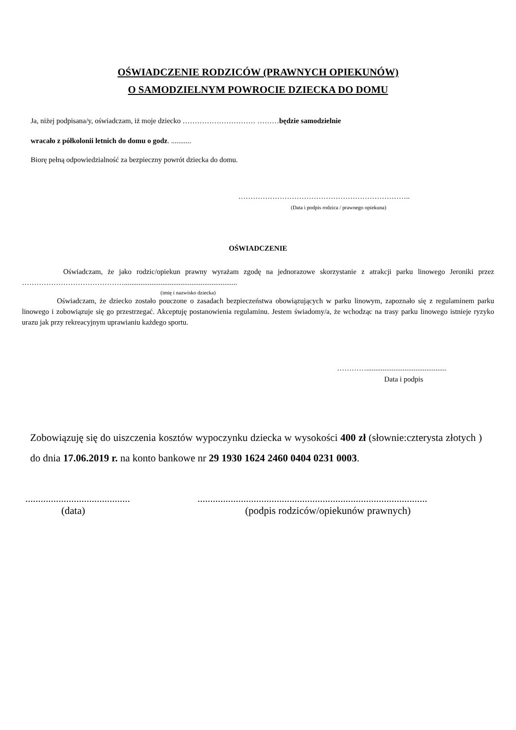OŚWIADCZENIE RODZICÓW (PRAWNYCH OPIEKUNÓW)
O SAMODZIELNYM POWROCIE DZIECKA DO DOMU
Ja, niżej podpisana/y, oświadczam, iż moje dziecko ………………………… ………będzie samodzielnie
wracało z półkolonii letnich do domu o godz. ...........
Biorę pełną odpowiedzialność za bezpieczny powrót dziecka do domu.
……………………………………………………………..
(Data i podpis rodzica / prawnego opiekuna)
OŚWIADCZENIE
Oświadczam, że jako rodzic/opiekun prawny wyrażam zgodę na jednorazowe skorzystanie z atrakcji parku linowego Jeroniki przez ……………………………………..............................................................
(imię i nazwisko dziecka)
Oświadczam, że dziecko zostało pouczone o zasadach bezpieczeństwa obowiązujących w parku linowym, zapoznało się z regulaminem parku linowego i zobowiązuje się go przestrzegać. Akceptuję postanowienia regulaminu. Jestem świadomy/a, że wchodząc na trasy parku linowego istnieje ryzyko urazu jak przy rekreacyjnym uprawianiu każdego sportu.
…………............................................
Data i podpis
Zobowiązuję się do uiszczenia kosztów wypoczynku dziecka w wysokości 400 zł (słownie:czterysta złotych ) do dnia 17.06.2019 r. na konto bankowe nr 29 1930 1624 2460 0404 0231 0003.
.........................................
(data)
..........................................................................................
(podpis rodziców/opiekunów prawnych)